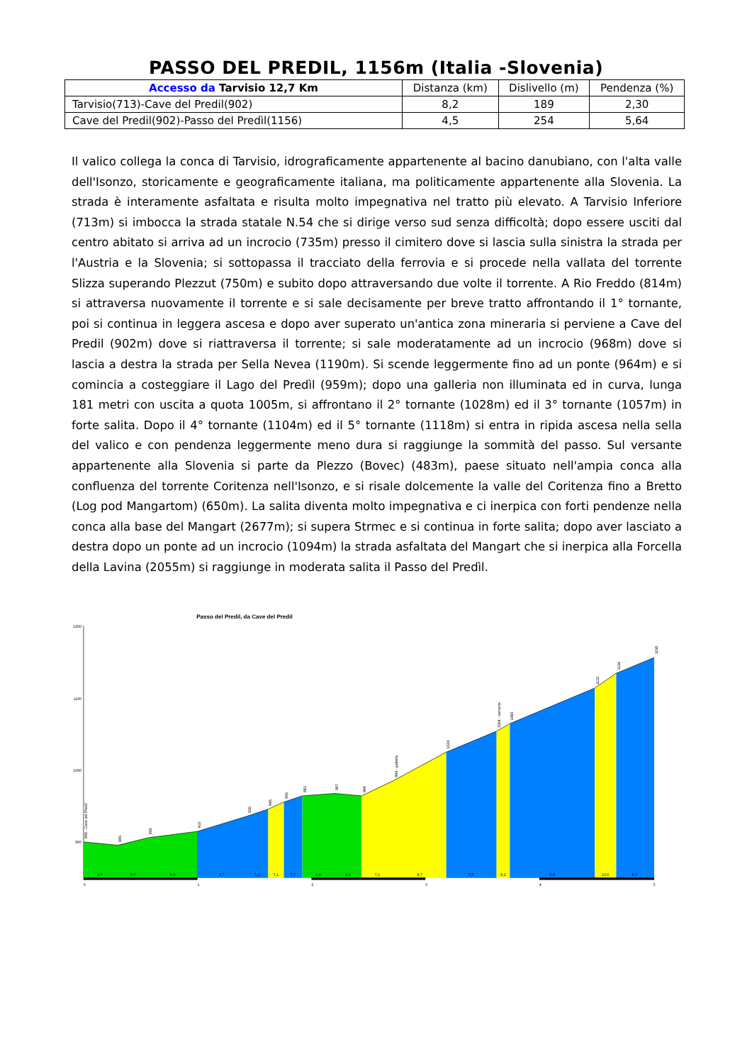PASSO DEL PREDIL, 1156m (Italia -Slovenia)
| Accesso da Tarvisio 12,7 Km | Distanza (km) | Dislivello (m) | Pendenza (%) |
| --- | --- | --- | --- |
| Tarvisio(713)-Cave del Predil(902) | 8,2 | 189 | 2,30 |
| Cave del Predil(902)-Passo del Predìl(1156) | 4,5 | 254 | 5,64 |
Il valico collega la conca di Tarvisio, idrograficamente appartenente al bacino danubiano, con l'alta valle dell'Isonzo, storicamente e geograficamente italiana, ma politicamente appartenente alla Slovenia. La strada è interamente asfaltata e risulta molto impegnativa nel tratto più elevato. A Tarvisio Inferiore (713m) si imbocca la strada statale N.54 che si dirige verso sud senza difficoltà; dopo essere usciti dal centro abitato si arriva ad un incrocio (735m) presso il cimitero dove si lascia sulla sinistra la strada per l'Austria e la Slovenia; si sottopassa il tracciato della ferrovia e si procede nella vallata del torrente Slizza superando Plezzut (750m) e subito dopo attraversando due volte il torrente. A Rio Freddo (814m) si attraversa nuovamente il torrente e si sale decisamente per breve tratto affrontando il 1° tornante, poi si continua in leggera ascesa e dopo aver superato un'antica zona mineraria si perviene a Cave del Predil (902m) dove si riattraversa il torrente; si sale moderatamente ad un incrocio (968m) dove si lascia a destra la strada per Sella Nevea (1190m). Si scende leggermente fino ad un ponte (964m) e si comincia a costeggiare il Lago del Predìl (959m); dopo una galleria non illuminata ed in curva, lunga 181 metri con uscita a quota 1005m, si affrontano il 2° tornante (1028m) ed il 3° tornante (1057m) in forte salita. Dopo il 4° tornante (1104m) ed il 5° tornante (1118m) si entra in ripida ascesa nella sella del valico e con pendenza leggermente meno dura si raggiunge la sommità del passo. Sul versante appartenente alla Slovenia si parte da Plezzo (Bovec) (483m), paese situato nell'ampia conca alla confluenza del torrente Coritenza nell'Isonzo, e si risale dolcemente la valle del Coritenza fino a Bretto (Log pod Mangartom) (650m). La salita diventa molto impegnativa e ci inerpica con forti pendenze nella conca alla base del Mangart (2677m); si supera Strmec e si continua in forte salita; dopo aver lasciato a destra dopo un ponte ad un incrocio (1094m) la strada asfaltata del Mangart che si inerpica alla Forcella della Lavina (2055m) si raggiunge in moderata salita il Passo del Predìl.
Passo del Predil, da Cave del Predil
1200
1100
1000
900
1,7
3,7
2,3
4,7
5,3
7,1
5,0
1,4
1,3
7,1
8,7
6,8
9,2
6,8
10,0
6,7
0
1
2
3
4
5
900 - Cave del Predil
895
905
915
935
945
955
963
967
964
984 - galleria
1024
1054 - tornante
1065
1115
1134
1156